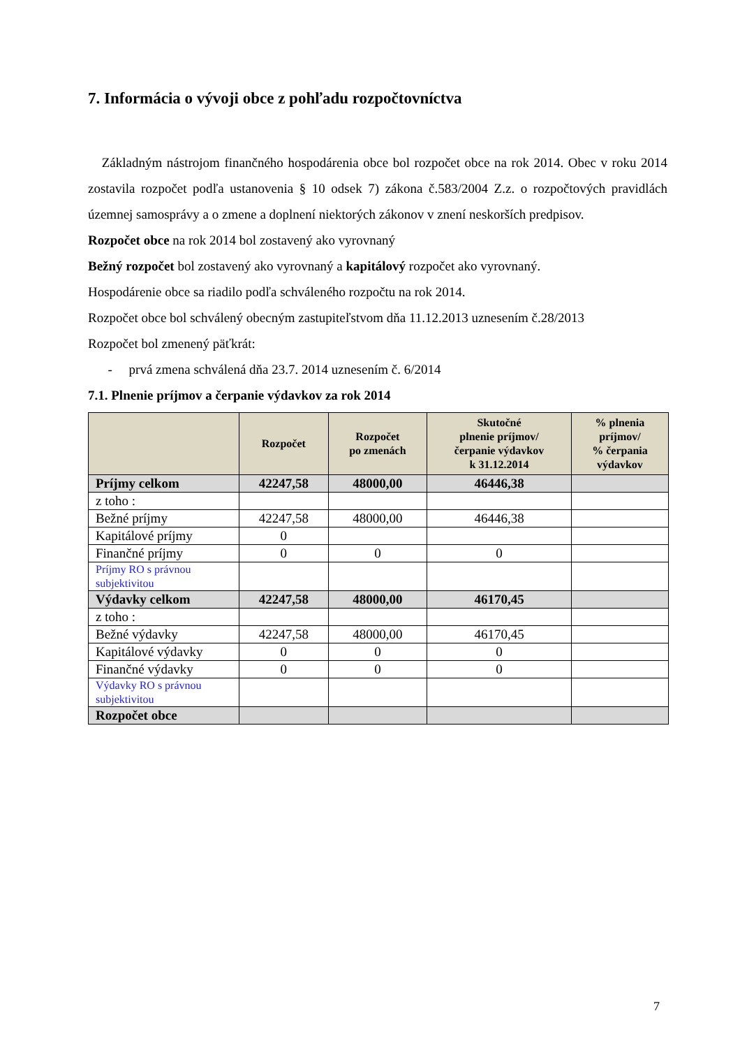7. Informácia o vývoji obce z pohľadu rozpočtovníctva
Základným nástrojom finančného hospodárenia obce bol rozpočet obce na rok 2014. Obec v roku 2014 zostavila rozpočet podľa ustanovenia § 10 odsek 7) zákona č.583/2004 Z.z. o rozpočtových pravidlách územnej samosprávy a o zmene a doplnení niektorých zákonov v znení neskorších predpisov.
Rozpočet obce na rok 2014 bol zostavený ako vyrovnaný
Bežný rozpočet bol zostavený ako vyrovnaný a kapitálový rozpočet ako vyrovnaný.
Hospodárenie obce sa riadilo podľa schváleného rozpočtu na rok 2014.
Rozpočet obce bol schválený obecným zastupiteľstvom dňa 11.12.2013 uznesením č.28/2013
Rozpočet bol zmenený päťkrát:
- prvá zmena schválená dňa 23.7. 2014 uznesením č. 6/2014
7.1. Plnenie príjmov a čerpanie výdavkov za rok 2014
| | Rozpočet | Rozpočet po zmenách | Skutočné plnenie príjmov/ čerpanie výdavkov k 31.12.2014 | % plnenia príjmov/ % čerpania výdavkov |
| --- | --- | --- | --- | --- |
| Príjmy celkom | 42247,58 | 48000,00 | 46446,38 | |
| z toho : | | | | |
| Bežné príjmy | 42247,58 | 48000,00 | 46446,38 | |
| Kapitálové príjmy | 0 | | | |
| Finančné príjmy | 0 | 0 | 0 | |
| Príjmy RO s právnou subjektivitou | | | | |
| Výdavky celkom | 42247,58 | 48000,00 | 46170,45 | |
| z toho : | | | | |
| Bežné výdavky | 42247,58 | 48000,00 | 46170,45 | |
| Kapitálové výdavky | 0 | 0 | 0 | |
| Finančné výdavky | 0 | 0 | 0 | |
| Výdavky RO s právnou subjektivitou | | | | |
| Rozpočet obce | | | | |
7